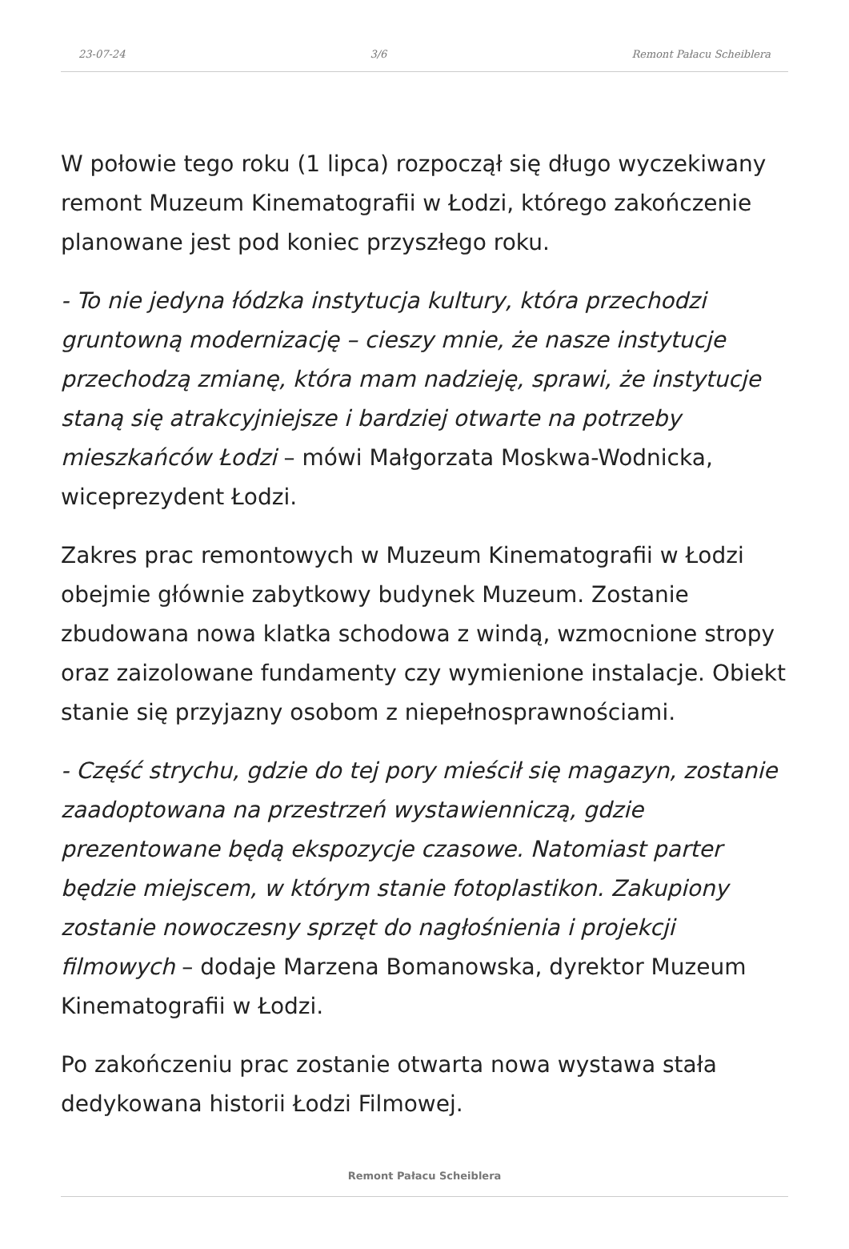23-07-24 3/6 Remont Pałacu Scheiblera
W połowie tego roku (1 lipca) rozpoczął się długo wyczekiwany remont Muzeum Kinematografii w Łodzi, którego zakończenie planowane jest pod koniec przyszłego roku.
- To nie jedyna łódzka instytucja kultury, która przechodzi gruntowną modernizację – cieszy mnie, że nasze instytucje przechodzą zmianę, która mam nadzieję, sprawi, że instytucje staną się atrakcyjniejsze i bardziej otwarte na potrzeby mieszkańców Łodzi – mówi Małgorzata Moskwa-Wodnicka, wiceprezydent Łodzi.
Zakres prac remontowych w Muzeum Kinematografii w Łodzi obejmie głównie zabytkowy budynek Muzeum. Zostanie zbudowana nowa klatka schodowa z windą, wzmocnione stropy oraz zaizolowane fundamenty czy wymienione instalacje. Obiekt stanie się przyjazny osobom z niepełnosprawnościami.
- Część strychu, gdzie do tej pory mieścił się magazyn, zostanie zaadoptowana na przestrzeń wystawienniczą, gdzie prezentowane będą ekspozycje czasowe. Natomiast parter będzie miejscem, w którym stanie fotoplastikon. Zakupiony zostanie nowoczesny sprzęt do nagłośnienia i projekcji filmowych – dodaje Marzena Bomanowska, dyrektor Muzeum Kinematografii w Łodzi.
Po zakończeniu prac zostanie otwarta nowa wystawa stała dedykowana historii Łodzi Filmowej.
Remont Pałacu Scheiblera